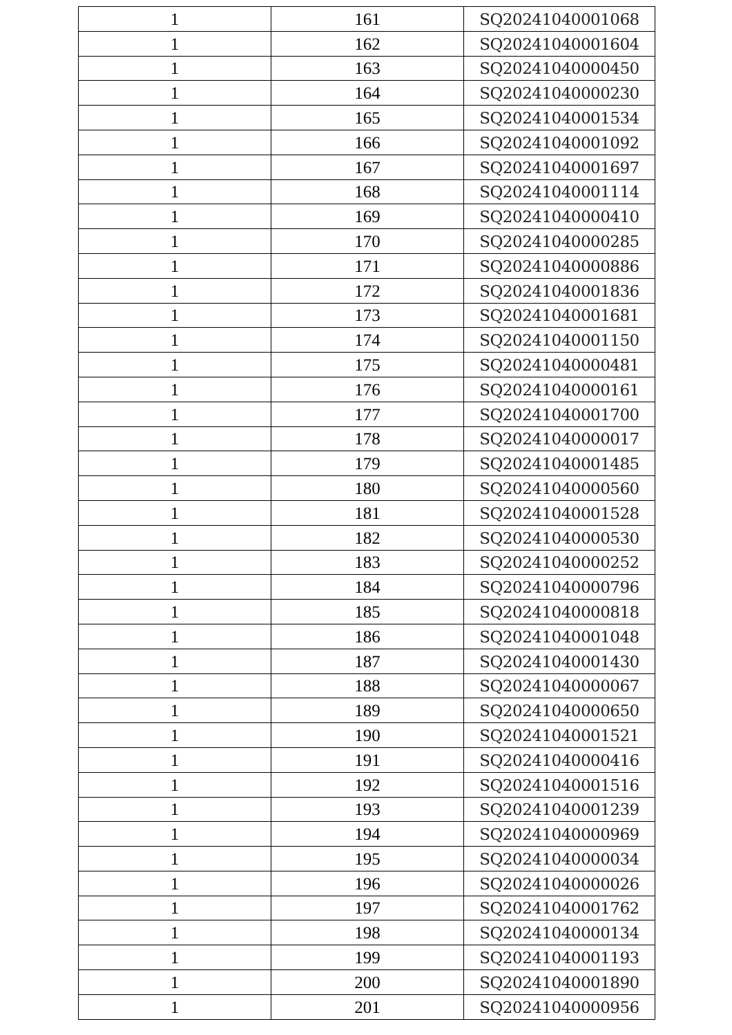| 1 | 161 | SQ20241040001068 |
| 1 | 162 | SQ20241040001604 |
| 1 | 163 | SQ20241040000450 |
| 1 | 164 | SQ20241040000230 |
| 1 | 165 | SQ20241040001534 |
| 1 | 166 | SQ20241040001092 |
| 1 | 167 | SQ20241040001697 |
| 1 | 168 | SQ20241040001114 |
| 1 | 169 | SQ20241040000410 |
| 1 | 170 | SQ20241040000285 |
| 1 | 171 | SQ20241040000886 |
| 1 | 172 | SQ20241040001836 |
| 1 | 173 | SQ20241040001681 |
| 1 | 174 | SQ20241040001150 |
| 1 | 175 | SQ20241040000481 |
| 1 | 176 | SQ20241040000161 |
| 1 | 177 | SQ20241040001700 |
| 1 | 178 | SQ20241040000017 |
| 1 | 179 | SQ20241040001485 |
| 1 | 180 | SQ20241040000560 |
| 1 | 181 | SQ20241040001528 |
| 1 | 182 | SQ20241040000530 |
| 1 | 183 | SQ20241040000252 |
| 1 | 184 | SQ20241040000796 |
| 1 | 185 | SQ20241040000818 |
| 1 | 186 | SQ20241040001048 |
| 1 | 187 | SQ20241040001430 |
| 1 | 188 | SQ20241040000067 |
| 1 | 189 | SQ20241040000650 |
| 1 | 190 | SQ20241040001521 |
| 1 | 191 | SQ20241040000416 |
| 1 | 192 | SQ20241040001516 |
| 1 | 193 | SQ20241040001239 |
| 1 | 194 | SQ20241040000969 |
| 1 | 195 | SQ20241040000034 |
| 1 | 196 | SQ20241040000026 |
| 1 | 197 | SQ20241040001762 |
| 1 | 198 | SQ20241040000134 |
| 1 | 199 | SQ20241040001193 |
| 1 | 200 | SQ20241040001890 |
| 1 | 201 | SQ20241040000956 |